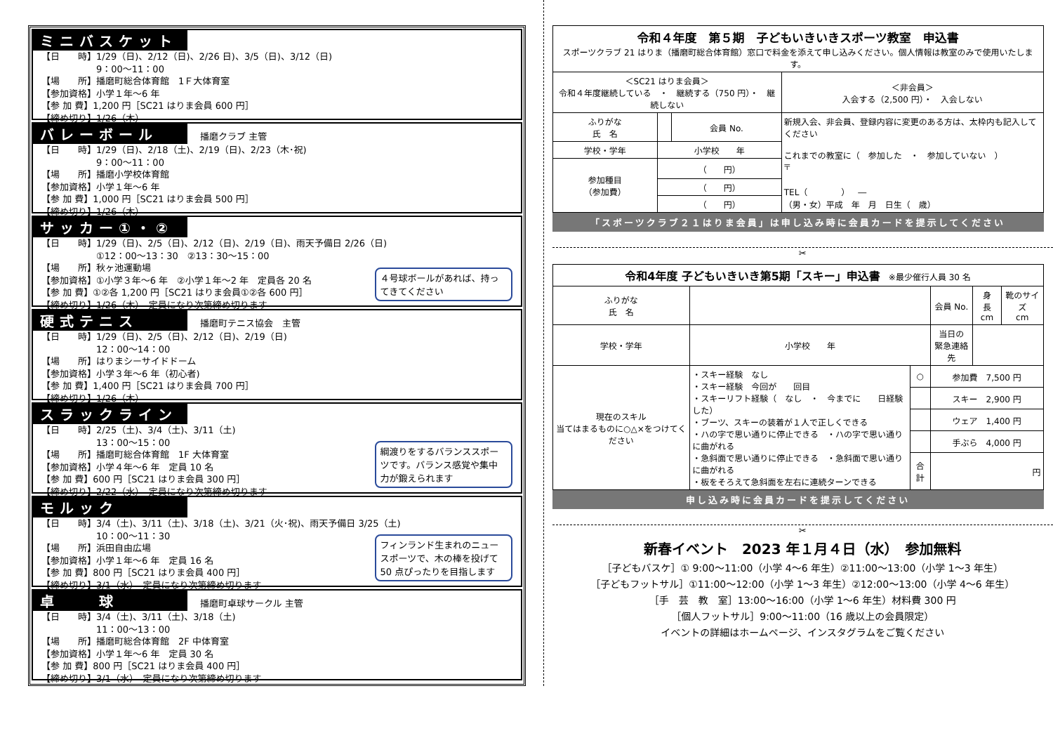ミニバスケット
【日　　時】1/29（日)、2/12（日)、2/26 日)、3/5（日)、3/12（日)
　　　　　　9：00～11：00
【場　　所】播磨町総合体育館　1Ｆ大体育室
【参加資格】小学１年～6 年
【参 加 費】1,200 円［SC21 はりま会員 600 円］
【締め切り】1/26（木）
バレーボール
播磨クラブ 主管
【日　　時】1/29（日)、2/18（土)、2/19（日)、2/23（木･祝)
　　　　　　9：00～11：00
【場　　所】播磨小学校体育館
【参加資格】小学１年～6 年
【参 加 費】1,000 円［SC21 はりま会員 500 円］
【締め切り】1/26（木）
サッカー①・②
【日　　時】1/29（日)、2/5（日)、2/12（日)、2/19（日)、雨天予備日 2/26（日)
　　　　　　①12：00～13：30　②13：30～15：00
【場　　所】秋ヶ池運動場
【参加資格】①小学３年～6 年　②小学１年～2 年　定員各 20 名
【参 加 費】①②各 1,200 円［SC21 はりま会員①②各 600 円］
【締め切り】1/26（木）　定員になり次第締め切ります
４号球ボールがあれば、持ってきてください
硬式テニス
播磨町テニス協会　主管
【日　　時】1/29（日)、2/5（日)、2/12（日)、2/19（日)
　　　　　　12：00～14：00
【場　　所】はりまシーサイドドーム
【参加資格】小学３年～6 年（初心者)
【参 加 費】1,400 円［SC21 はりま会員 700 円］
【締め切り】1/26（木）
スラックライン
【日　　時】2/25（土)、3/4（土)、3/11（土)
　　　　　　13：00～15：00
【場　　所】播磨町総合体育館　1F 大体育室
【参加資格】小学４年～6 年　定員 10 名
【参 加 費】600 円［SC21 はりま会員 300 円］
【締め切り】2/22（水）　定員になり次第締め切ります
綱渡りをするバランススポーツです。バランス感覚や集中力が鍛えられます
モルック
【日　　時】3/4（土)、3/11（土)、3/18（土)、3/21（火･祝)、雨天予備日 3/25（土)
　　　　　　10：00～11：30
【場　　所】浜田自由広場
【参加資格】小学１年～6 年　定員 16 名
【参 加 費】800 円［SC21 はりま会員 400 円］
【締め切り】3/1（水）　定員になり次第締め切ります
フィンランド生まれのニュースポーツで、木の棒を投げて 50 点ぴったりを目指します
卓　　球
播磨町卓球サークル 主管
【日　　時】3/4（土)、3/11（土)、3/18（土)
　　　　　　11：00～13：00
【場　　所】播磨町総合体育館　2F 中体育室
【参加資格】小学１年～6 年　定員 30 名
【参 加 費】800 円［SC21 はりま会員 400 円］
【締め切り】3/1（水）　定員になり次第締め切ります
| 令和４年度 第５期 子どもいきいきスポーツ教室 申込書 スポーツクラブ 21 はりま（播磨町総合体育館）窓口で料金を添えて申し込みください。個人情報は教室のみで使用いたします。 | | | |
| ＜SC21 はりま会員＞ 令和４年度継続している ・ 継続する（750 円）・ 継続しない | | | ＜非会員＞ 入会する（2,500 円）・ 入会しない |
| ふりがな 氏 名 | | 会員 No. | 新規入会、非会員、登録内容に変更のある方は、太枠内も記入してください これまでの教室に（ 参加した ・ 参加していない ） 〒 TEL（ ） ― （男・女）平成 年 月 日生（ 歳） |
| 学校・学年 | 小学校 年 | | |
| 参加種目 （参加費） | （ 円） | | |
| | （ 円） | | |
| | （ 円） | | |
「スポーツクラブ２１はりま会員」は申し込み時に会員カードを提示してください
✂
| 令和4年度 子どもいきいき第5期「スキー」申込書 ※最少催行人員 30 名 | | | | | |
| ふりがな 氏 名 | | | 会員 No. | 身 長 cm | 靴のサイズ cm |
| 学校・学年 | 小学校 年 | | 当日の 緊急連絡先 | | |
| 現在のスキル 当てはまるものに○△×をつけてください | ・スキー経験 なし ・スキー経験 今回が 回目 ・スキーリフト経験（ なし ・ 今までに 日経験した） ・ブーツ、スキーの装着が１人で正しくできる ・ハの字で思い通りに停止できる ・ハの字で思い通りに曲がれる ・急斜面で思い通りに停止できる ・急斜面で思い通りに曲がれる ・板をそろえて急斜面を左右に連続ターンできる | ○ | 参加費 7,500 円 | | |
| | | | スキー 2,900 円 | | |
| | | | ウェア 1,400 円 | | |
| | | | 手ぶら 4,000 円 | | |
| | | 合計 | 円 | | |
申し込み時に会員カードを提示してください
✂
新春イベント　2023 年１月４日（水）　参加無料
［子どもバスケ］① 9:00～11:00（小学 4～6 年生）②11:00～13:00（小学 1～3 年生）
［子どもフットサル］①11:00～12:00（小学 1～3 年生）②12:00～13:00（小学 4～6 年生）
［手　芸　教　室］13:00～16:00（小学 1～6 年生）材料費 300 円
［個人フットサル］9:00～11:00（16 歳以上の会員限定）
イベントの詳細はホームページ、インスタグラムをご覧ください